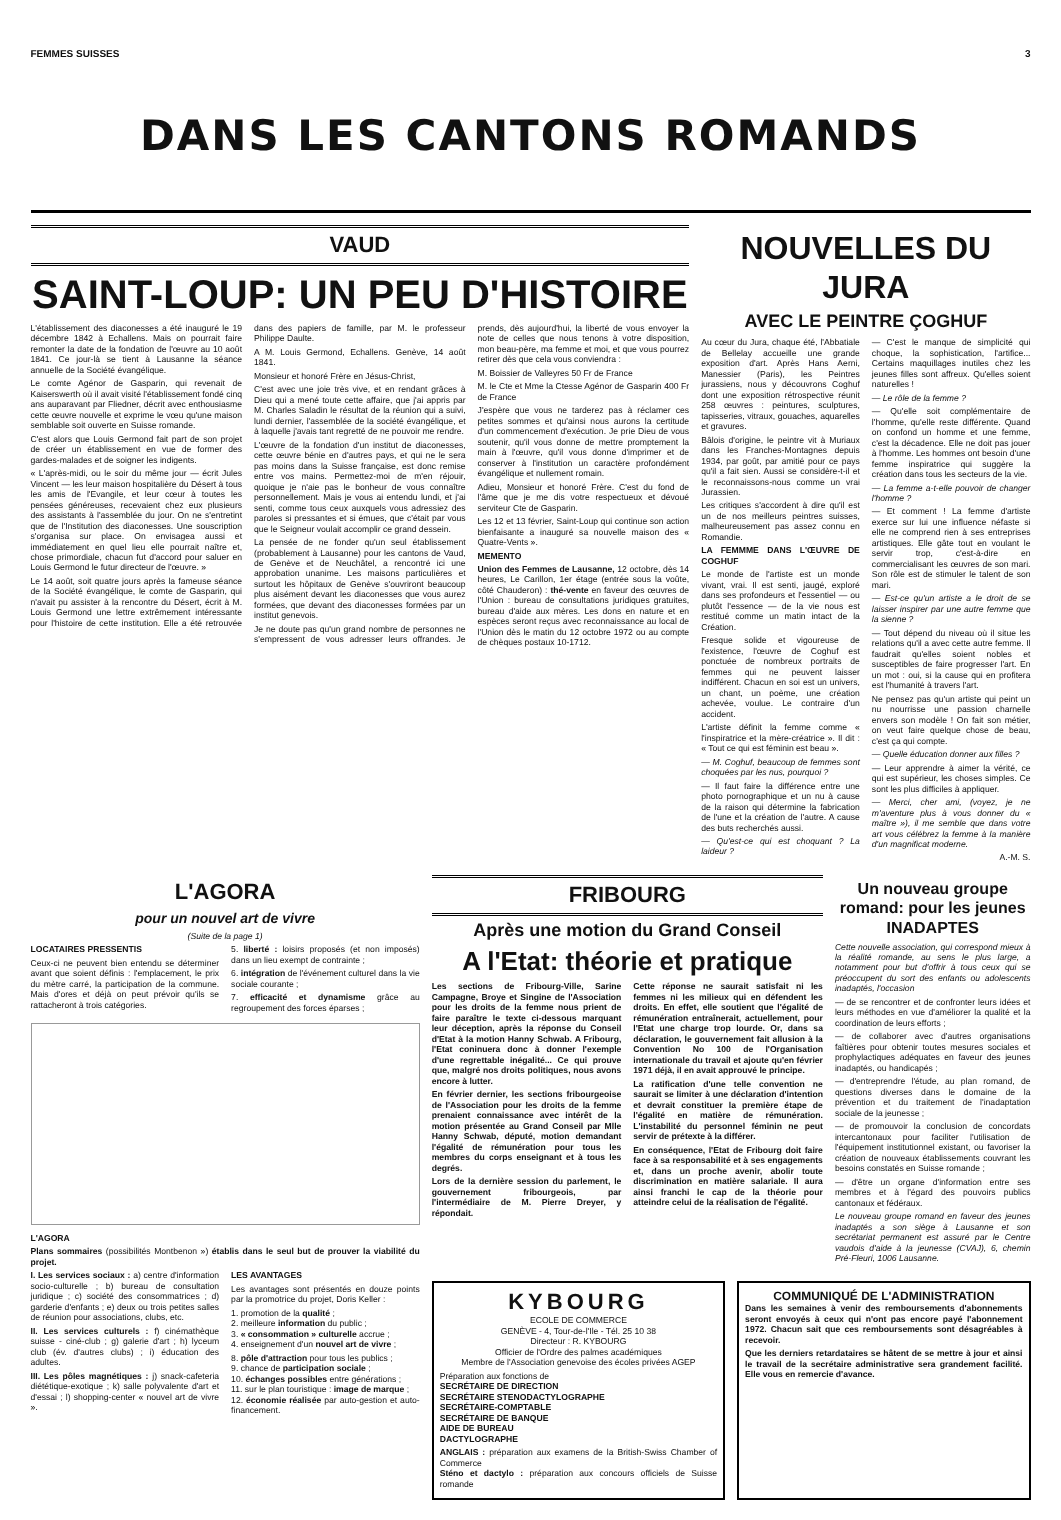FEMMES SUISSES 3
DANS LES CANTONS ROMANDS
VAUD
SAINT-LOUP: UN PEU D'HISTOIRE
L'établissement des diaconesses a été inauguré le 19 décembre 1842 à Echallens. Mais on pourrait faire remonter la date de la fondation de l'œuvre au 10 août 1841. Ce jour-là se tient à Lausanne la séance annuelle de la Société évangélique.
Le comte Agénor de Gasparin, qui revenait de Kaiserswerth où il avait visité l'établissement fondé cinq ans auparavant par Fliedner, décrit avec enthousiasme cette œuvre nouvelle et exprime le vœu qu'une maison semblable soit ouverte en Suisse romande.
C'est alors que Louis Germond fait part de son projet de créer un établissement en vue de former des gardes-malades et de soigner les indigents.
« L'après-midi, ou le soir du même jour — écrit Jules Vincent — les leur maison hospitalière du Désert à tous les amis de l'Evangile, et leur cœur à toutes les pensées généreuses, recevaient chez eux plusieurs des assistants à l'assemblée du jour. On ne s'entretint que de l'Institution des diaconesses. Une souscription s'organisa sur place. On envisagea aussi et immédiatement en quel lieu elle pourrait naître et, chose primordiale, chacun fut d'accord pour saluer en Louis Germond le futur directeur de l'œuvre. »
Le 14 août, soit quatre jours après la fameuse séance de la Société évangélique, le comte de Gasparin, qui n'avait pu assister à la rencontre du Désert, écrit à M. Louis Germond une lettre extrêmement intéressante pour l'histoire de cette institution. Elle a été retrouvée dans des papiers de famille, par M. le professeur Philippe Daulte.
A M. Louis Germond, Echallens. Genève, 14 août 1841.
Monsieur et honoré Frère en Jésus-Christ,
C'est avec une joie très vive, et en rendant grâces à Dieu qui a mené toute cette affaire, que j'ai appris par M. Charles Saladin le résultat de la réunion qui a suivi, lundi dernier, l'assemblée de la société évangélique, et à laquelle j'avais tant regretté de ne pouvoir me rendre.
L'œuvre de la fondation d'un institut de diaconesses, cette œuvre bénie en d'autres pays, et qui ne le sera pas moins dans la Suisse française, est donc remise entre vos mains. Permettez-moi de m'en réjouir, quoique je n'aie pas le bonheur de vous connaître personnellement. Mais je vous ai entendu lundi, et j'ai senti, comme tous ceux auxquels vous adressiez des paroles si pressantes et si émues, que c'était par vous que le Seigneur voulait accomplir ce grand dessein.
La pensée de ne fonder qu'un seul établissement (probablement à Lausanne) pour les cantons de Vaud, de Genève et de Neuchâtel, a rencontré ici une approbation unanime. Les maisons particulières et surtout les hôpitaux de Genève s'ouvriront beaucoup plus aisément devant les diaconesses que vous aurez formées, que devant des diaconesses formées par un institut genevois.
Je ne doute pas qu'un grand nombre de personnes ne s'empressent de vous adresser leurs offrandes. Je prends, dès aujourd'hui, la liberté de vous envoyer la note de celles que nous tenons à votre disposition, mon beau-père, ma femme et moi, et que vous pourrez retirer dès que cela vous conviendra :
M. Boissier de Valleyres 50 Fr de France
M. le Cte et Mme la Ctesse Agénor de Gasparin 400 Fr de France
J'espère que vous ne tarderez pas à réclamer ces petites sommes et qu'ainsi nous aurons la certitude d'un commencement d'exécution. Je prie Dieu de vous soutenir, qu'il vous donne de mettre promptement la main à l'œuvre, qu'il vous donne d'imprimer et de conserver à l'institution un caractère profondément évangélique et nullement romain.
Adieu, Monsieur et honoré Frère. C'est du fond de l'âme que je me dis votre respectueux et dévoué serviteur Cte de Gasparin.
Les 12 et 13 février, Saint-Loup qui continue son action bienfaisante a inauguré sa nouvelle maison des « Quatre-Vents ».
MEMENTO
Union des Femmes de Lausanne, 12 octobre, dès 14 heures, Le Carillon, 1er étage (entrée sous la voûte, côté Chauderon) : thé-vente en faveur des œuvres de l'Union : bureau de consultations juridiques gratuites, bureau d'aide aux mères. Les dons en nature et en espèces seront reçus avec reconnaissance au local de l'Union dès le matin du 12 octobre 1972 ou au compte de chèques postaux 10-1712.
NOUVELLES DU JURA
AVEC LE PEINTRE ÇOGHUF
Au cœur du Jura, chaque été, l'Abbatiale de Bellelay accueille une grande exposition d'art. Après Hans Aerni, Manessier (Paris), les Peintres jurassiens, nous y découvrons Coghuf dont une exposition rétrospective réunit 258 œuvres : peintures, sculptures, tapisseries, vitraux, gouaches, aquarelles et gravures.
Bâlois d'origine, le peintre vit à Muriaux dans les Franches-Montagnes depuis 1934, par goût, par amitié pour ce pays qu'il a fait sien. Aussi se considère-t-il et le reconnaissons-nous comme un vrai Jurassien.
Les critiques s'accordent à dire qu'il est un de nos meilleurs peintres suisses, malheureusement pas assez connu en Romandie.
LA FEMMME DANS L'ŒUVRE DE COGHUF
Le monde de l'artiste est un monde vivant, vrai. Il est senti, jaugé, exploré dans ses profondeurs et l'essentiel — ou plutôt l'essence — de la vie nous est restitué comme un matin intact de la Création.
Fresque solide et vigoureuse de l'existence, l'œuvre de Coghuf est ponctuée de nombreux portraits de femmes qui ne peuvent laisser indifférent. Chacun en soi est un univers, un chant, un poème, une création achevée, voulue. Le contraire d'un accident.
L'artiste définit la femme comme « l'inspiratrice et la mère-créatrice ». Il dit : « Tout ce qui est féminin est beau ».
— M. Coghuf, beaucoup de femmes sont choquées par les nus, pourquoi ?
— Il faut faire la différence entre une photo pornographique et un nu à cause de la raison qui détermine la fabrication de l'une et la création de l'autre. A cause des buts recherchés aussi.
— Qu'est-ce qui est choquant ? La laideur ?
— C'est le manque de simplicité qui choque, la sophistication, l'artifice... Certains maquillages inutiles chez les jeunes filles sont affreux. Qu'elles soient naturelles !
— Le rôle de la femme ?
— Qu'elle soit complémentaire de l'homme, qu'elle reste différente. Quand on confond un homme et une femme, c'est la décadence. Elle ne doit pas jouer à l'homme. Les hommes ont besoin d'une femme inspiratrice qui suggère la création dans tous les secteurs de la vie.
— La femme a-t-elle pouvoir de changer l'homme ?
— Et comment ! La femme d'artiste exerce sur lui une influence néfaste si elle ne comprend rien à ses entreprises artistiques. Elle gâte tout en voulant le servir trop, c'est-à-dire en commercialisant les œuvres de son mari. Son rôle est de stimuler le talent de son mari.
— Est-ce qu'un artiste a le droit de se laisser inspirer par une autre femme que la sienne ?
— Tout dépend du niveau où il situe les relations qu'il a avec cette autre femme. Il faudrait qu'elles soient nobles et susceptibles de faire progresser l'art. En un mot : oui, si la cause qui en profitera est l'humanité à travers l'art.
Ne pensez pas qu'un artiste qui peint un nu nourrisse une passion charnelle envers son modèle ! On fait son métier, on veut faire quelque chose de beau, c'est ça qui compte.
— Quelle éducation donner aux filles ?
— Leur apprendre à aimer la vérité, ce qui est supérieur, les choses simples. Ce sont les plus difficiles à appliquer.
— Merci, cher ami, (voyez, je ne m'aventure plus à vous donner du « maître »), il me semble que dans votre art vous célébrez la femme à la manière d'un magnificat moderne.
A.-M. S.
L'AGORA
pour un nouvel art de vivre
(Suite de la page 1)
LOCATAIRES PRESSENTIS
Ceux-ci ne peuvent bien entendu se déterminer avant que soient définis : l'emplacement, le prix du mètre carré, la participation de la commune. Mais d'ores et déjà on peut prévoir qu'ils se rattacheront à trois catégories.
5. liberté : loisirs proposés (et non imposés) dans un lieu exempt de contrainte ;
6. intégration de l'événement culturel dans la vie sociale courante ;
7. efficacité et dynamisme grâce au regroupement des forces éparses ;
L'AGORA
Plans sommaires (possibilités Montbenon ») établis dans le seul but de prouver la viabilité du projet.
I. Les services sociaux : a) centre d'information socio-culturelle ; b) bureau de consultation juridique ; c) société des consommatrices ; d) garderie d'enfants ; e) deux ou trois petites salles de réunion pour associations, clubs, etc.
II. Les services culturels : f) cinémathèque suisse - ciné-club ; g) galerie d'art ; h) lyceum club (év. d'autres clubs) ; i) éducation des adultes.
III. Les pôles magnétiques : j) snack-cafeteria diététique-exotique ; k) salle polyvalente d'art et d'essai ; l) shopping-center « nouvel art de vivre ».
LES AVANTAGES
Les avantages sont présentés en douze points par la promotrice du projet, Doris Keller :
1. promotion de la qualité ;
2. meilleure information du public ;
3. « consommation » culturelle accrue ;
4. enseignement d'un nouvel art de vivre ;
8. pôle d'attraction pour tous les publics ;
9. chance de participation sociale ;
10. échanges possibles entre générations ;
11. sur le plan touristique : image de marque ;
12. économie réalisée par auto-gestion et auto-financement.
FRIBOURG
Après une motion du Grand Conseil
A l'Etat: théorie et pratique
Les sections de Fribourg-Ville, Sarine Campagne, Broye et Singine de l'Association pour les droits de la femme nous prient de faire paraître le texte ci-dessous marquant leur déception, après la réponse du Conseil d'Etat à la motion Hanny Schwab. A Fribourg, l'Etat coninuera donc à donner l'exemple d'une regrettable inégalité... Ce qui prouve que, malgré nos droits politiques, nous avons encore à lutter.
En février dernier, les sections fribourgeoise de l'Association pour les droits de la femme prenaient connaissance avec intérêt de la motion présentée au Grand Conseil par Mlle Hanny Schwab, député, motion demandant l'égalité de rémunération pour tous les membres du corps enseignant et à tous les degrés.
Lors de la dernière session du parlement, le gouvernement fribourgeois, par l'intermédiaire de M. Pierre Dreyer, y répondait.
Cette réponse ne saurait satisfait ni les femmes ni les milieux qui en défendent les droits. En effet, elle soutient que l'égalité de rémunération entraînerait, actuellement, pour l'Etat une charge trop lourde. Or, dans sa déclaration, le gouvernement fait allusion à la Convention No 100 de l'Organisation internationale du travail et ajoute qu'en février 1971 déjà, il en avait approuvé le principe.
La ratification d'une telle convention ne saurait se limiter à une déclaration d'intention et devrait constituer la première étape de l'égalité en matière de rémunération. L'instabilité du personnel féminin ne peut servir de prétexte à la différer.
En conséquence, l'Etat de Fribourg doit faire face à sa responsabilité et à ses engagements et, dans un proche avenir, abolir toute discrimination en matière salariale. Il aura ainsi franchi le cap de la théorie pour atteindre celui de la réalisation de l'égalité.
Un nouveau groupe romand: pour les jeunes INADAPTES
Cette nouvelle association, qui correspond mieux à la réalité romande, au sens le plus large, a notamment pour but d'offrir à tous ceux qui se préoccupent du sort des enfants ou adolescents inadaptés, l'occasion
— de se rencontrer et de confronter leurs idées et leurs méthodes en vue d'améliorer la qualité et la coordination de leurs efforts ;
— de collaborer avec d'autres organisations faîtières pour obtenir toutes mesures sociales et prophylactiques adéquates en faveur des jeunes inadaptés, ou handicapés ;
— d'entreprendre l'étude, au plan romand, de questions diverses dans le domaine de la prévention et du traitement de l'inadaptation sociale de la jeunesse ;
— de promouvoir la conclusion de concordats intercantonaux pour faciliter l'utilisation de l'équipement institutionnel existant, ou favoriser la création de nouveaux établissements couvrant les besoins constatés en Suisse romande ;
— d'être un organe d'information entre ses membres et à l'égard des pouvoirs publics cantonaux et fédéraux.
Le nouveau groupe romand en faveur des jeunes inadaptés a son siège à Lausanne et son secrétariat permanent est assuré par le Centre vaudois d'aide à la jeunesse (CVAJ), 6, chemin Pré-Fleuri, 1006 Lausanne.
KYBOURG
ECOLE DE COMMERCE
GENÈVE - 4, Tour-de-l'Ile - Tél. 25 10 38
Directeur : R. KYBOURG
Officier de l'Ordre des palmes académiques
Membre de l'Association genevoise des écoles privées AGEP
Préparation aux fonctions de
SECRÉTAIRE DE DIRECTION
SECRÉTAIRE STENODACTYLOGRAPHE
SECRÉTAIRE-COMPTABLE
SECRÉTAIRE DE BANQUE
AIDE DE BUREAU
DACTYLOGRAPHE
ANGLAIS : préparation aux examens de la British-Swiss Chamber of Commerce
Sténo et dactylo : préparation aux concours officiels de Suisse romande
COMMUNIQUÉ DE L'ADMINISTRATION
Dans les semaines à venir des remboursements d'abonnements seront envoyés à ceux qui n'ont pas encore payé l'abonnement 1972. Chacun sait que ces remboursements sont désagréables à recevoir.
Que les derniers retardataires se hâtent de se mettre à jour et ainsi le travail de la secrétaire administrative sera grandement facilité. Elle vous en remercie d'avance.